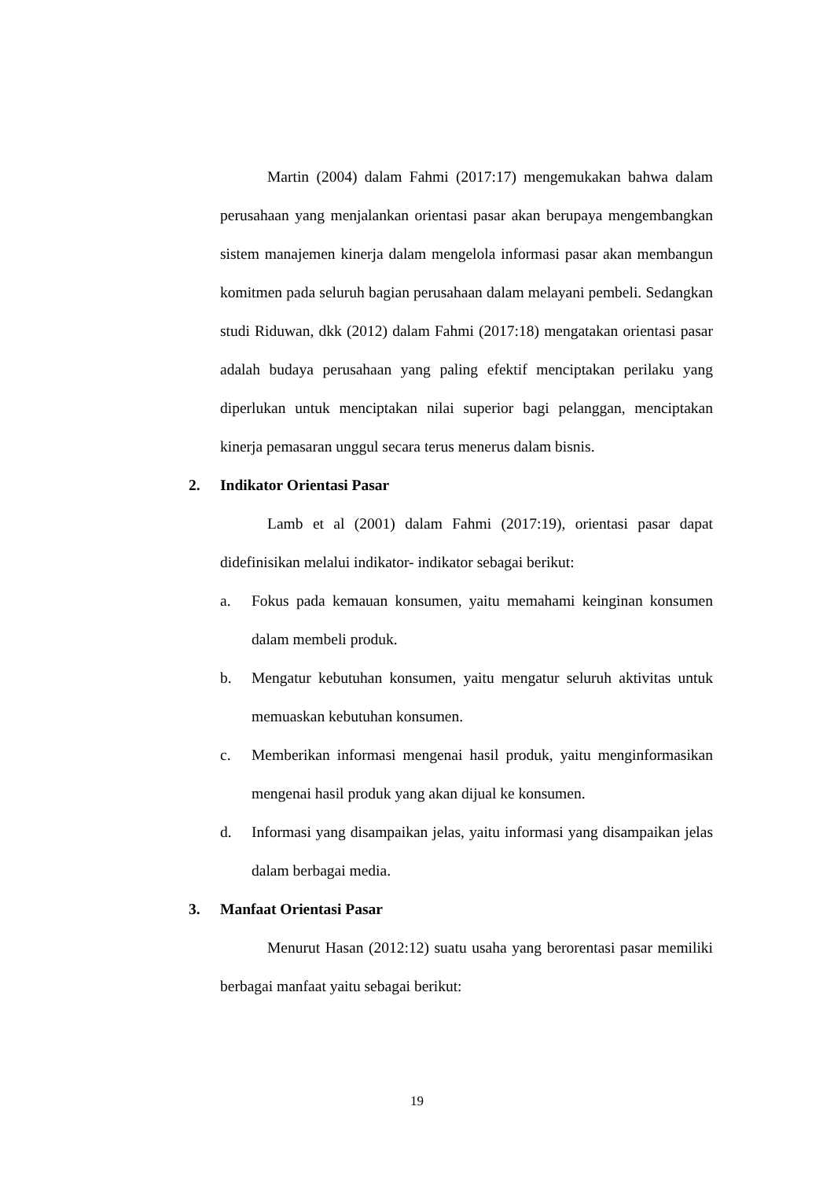Martin (2004) dalam Fahmi (2017:17) mengemukakan bahwa dalam perusahaan yang menjalankan orientasi pasar akan berupaya mengembangkan sistem manajemen kinerja dalam mengelola informasi pasar akan membangun komitmen pada seluruh bagian perusahaan dalam melayani pembeli. Sedangkan studi Riduwan, dkk (2012) dalam Fahmi (2017:18) mengatakan orientasi pasar adalah budaya perusahaan yang paling efektif menciptakan perilaku yang diperlukan untuk menciptakan nilai superior bagi pelanggan, menciptakan kinerja pemasaran unggul secara terus menerus dalam bisnis.
2. Indikator Orientasi Pasar
Lamb et al (2001) dalam Fahmi (2017:19), orientasi pasar dapat didefinisikan melalui indikator- indikator sebagai berikut:
a. Fokus pada kemauan konsumen, yaitu memahami keinginan konsumen dalam membeli produk.
b. Mengatur kebutuhan konsumen, yaitu mengatur seluruh aktivitas untuk memuaskan kebutuhan konsumen.
c. Memberikan informasi mengenai hasil produk, yaitu menginformasikan mengenai hasil produk yang akan dijual ke konsumen.
d. Informasi yang disampaikan jelas, yaitu informasi yang disampaikan jelas dalam berbagai media.
3. Manfaat Orientasi Pasar
Menurut Hasan (2012:12) suatu usaha yang berorentasi pasar memiliki berbagai manfaat yaitu sebagai berikut:
19